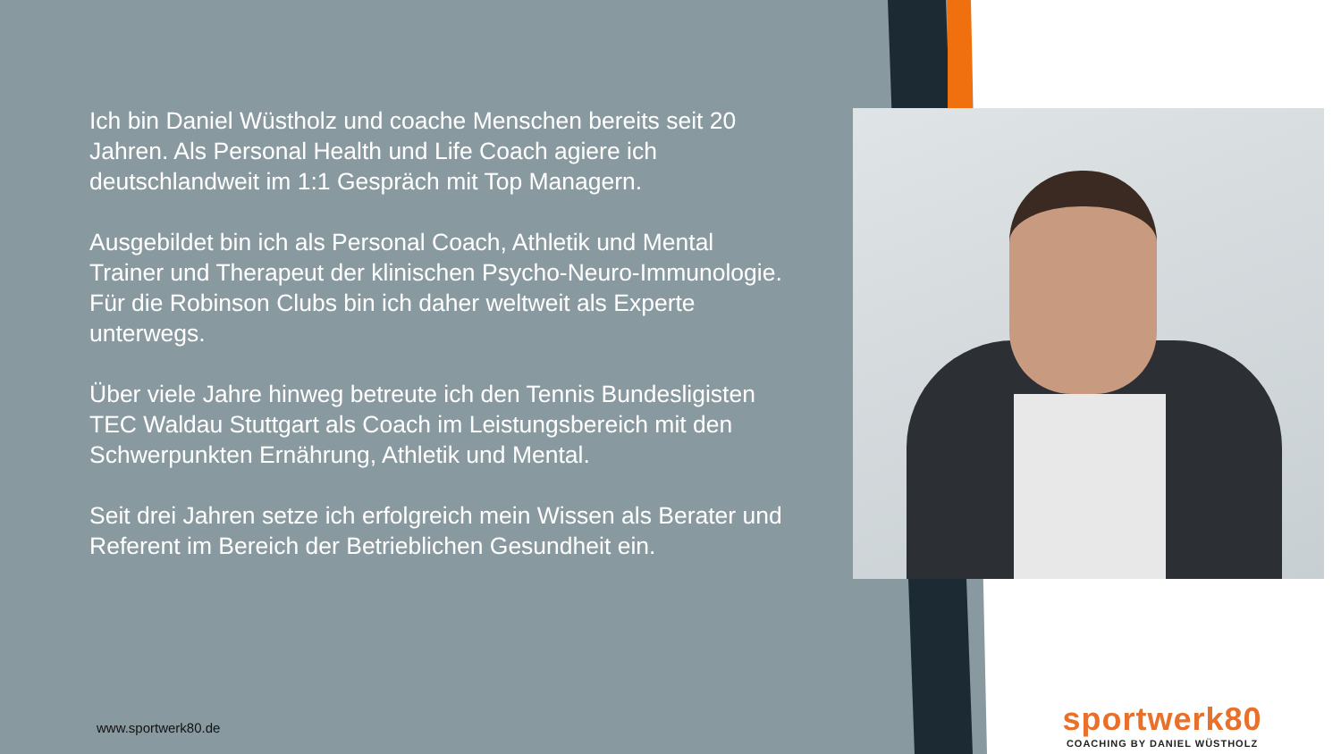Ich bin Daniel Wüstholz und coache Menschen bereits seit 20 Jahren. Als Personal Health und Life Coach agiere ich deutschlandweit im 1:1 Gespräch mit Top Managern.
Ausgebildet bin ich als Personal Coach, Athletik und Mental Trainer und Therapeut der klinischen Psycho-Neuro-Immunologie. Für die Robinson Clubs bin ich daher weltweit als Experte unterwegs.
Über viele Jahre hinweg betreute ich den Tennis Bundesligisten TEC Waldau Stuttgart als Coach im Leistungsbereich mit den Schwerpunkten Ernährung, Athletik und Mental.
Seit drei Jahren setze ich erfolgreich mein Wissen als Berater und Referent im Bereich der Betrieblichen Gesundheit ein.
www.sportwerk80.de
sportwerk80
COACHING BY DANIEL WÜSTHOLZ